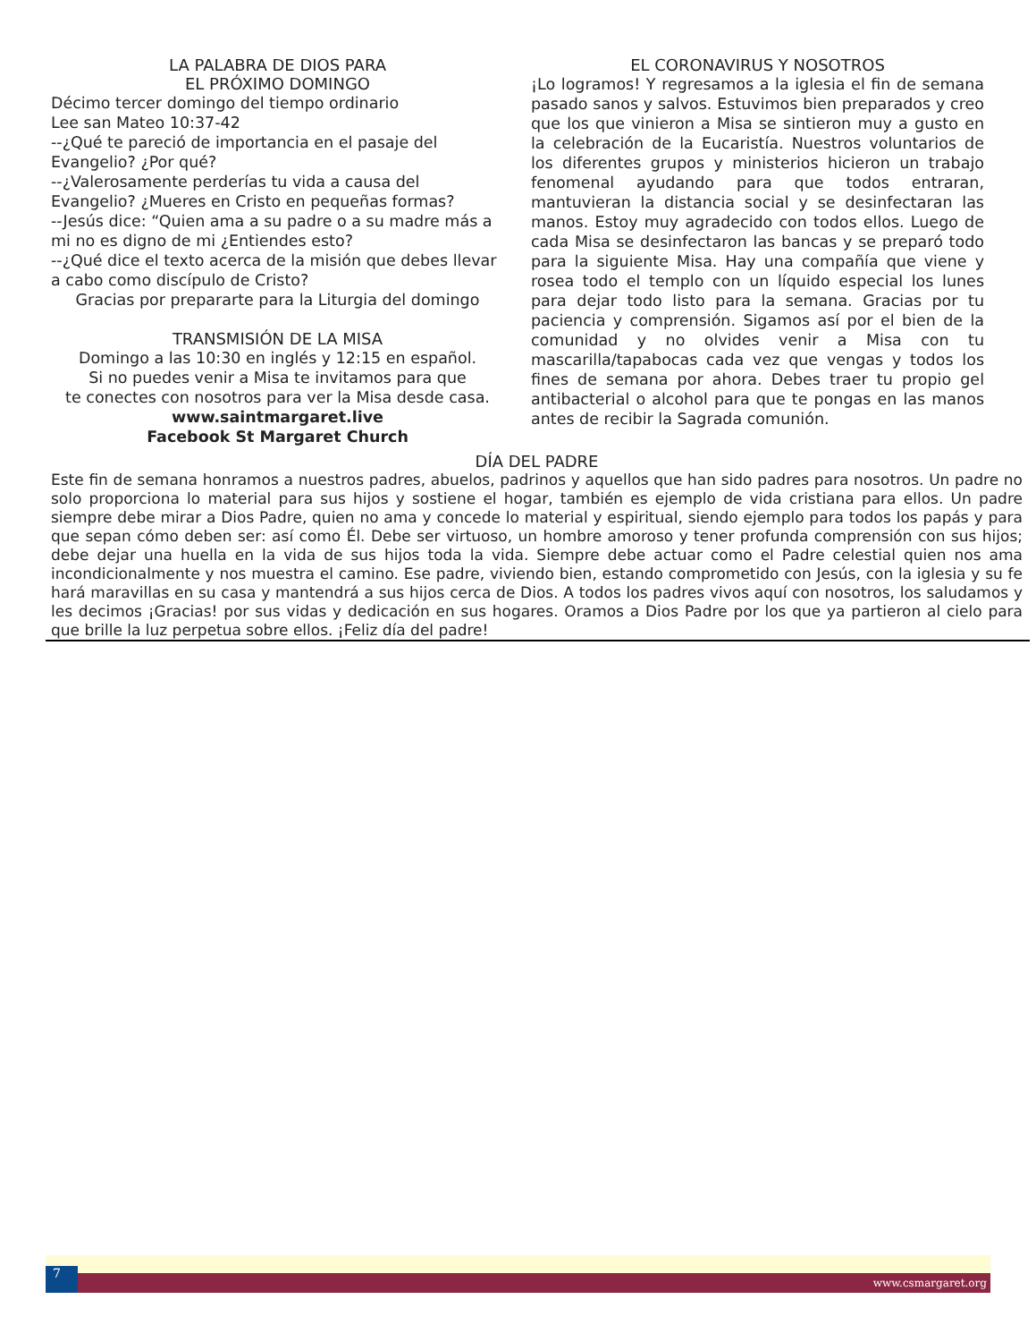LA PALABRA DE DIOS PARA
EL PRÓXIMO DOMINGO
Décimo tercer domingo del tiempo ordinario
Lee san Mateo 10:37-42
--¿Qué te pareció de importancia en el pasaje del Evangelio? ¿Por qué?
--¿Valerosamente perderías tu vida a causa del Evangelio? ¿Mueres en Cristo en pequeñas formas?
--Jesús dice: “Quien ama a su padre o a su madre más a mi no es digno de mi ¿Entiendes esto?
--¿Qué dice el texto acerca de la misión que debes llevar a cabo como discípulo de Cristo?
Gracias por prepararte para la Liturgia del domingo
TRANSMISIÓN DE LA MISA
Domingo a las 10:30 en inglés y 12:15 en español.
Si no puedes venir a Misa te invitamos para que
te conectes con nosotros para ver la Misa desde casa.
www.saintmargaret.live
Facebook St Margaret Church
EL CORONAVIRUS Y NOSOTROS
¡Lo logramos! Y regresamos a la iglesia el fin de semana pasado sanos y salvos. Estuvimos bien preparados y creo que los que vinieron a Misa se sintieron muy a gusto en la celebración de la Eucaristía. Nuestros voluntarios de los diferentes grupos y ministerios hicieron un trabajo fenomenal ayudando para que todos entraran, mantuvieran la distancia social y se desinfectaran las manos. Estoy muy agradecido con todos ellos. Luego de cada Misa se desinfectaron las bancas y se preparó todo para la siguiente Misa. Hay una compañía que viene y rosea todo el templo con un líquido especial los lunes para dejar todo listo para la semana. Gracias por tu paciencia y comprensión. Sigamos así por el bien de la comunidad y no olvides venir a Misa con tu mascarilla/tapabocas cada vez que vengas y todos los fines de semana por ahora. Debes traer tu propio gel antibacterial o alcohol para que te pongas en las manos antes de recibir la Sagrada comunión.
DÍA DEL PADRE
Este fin de semana honramos a nuestros padres, abuelos, padrinos y aquellos que han sido padres para nosotros. Un padre no solo proporciona lo material para sus hijos y sostiene el hogar, también es ejemplo de vida cristiana para ellos. Un padre siempre debe mirar a Dios Padre, quien no ama y concede lo material y espiritual, siendo ejemplo para todos los papás y para que sepan cómo deben ser: así como Él. Debe ser virtuoso, un hombre amoroso y tener profunda comprensión con sus hijos; debe dejar una huella en la vida de sus hijos toda la vida. Siempre debe actuar como el Padre celestial quien nos ama incondicionalmente y nos muestra el camino. Ese padre, viviendo bien, estando comprometido con Jesús, con la iglesia y su fe hará maravillas en su casa y mantendrá a sus hijos cerca de Dios. A todos los padres vivos aquí con nosotros, los saludamos y les decimos ¡Gracias! por sus vidas y dedicación en sus hogares. Oramos a Dios Padre por los que ya partieron al cielo para que brille la luz perpetua sobre ellos. ¡Feliz día del padre!
7 www.csmargaret.org